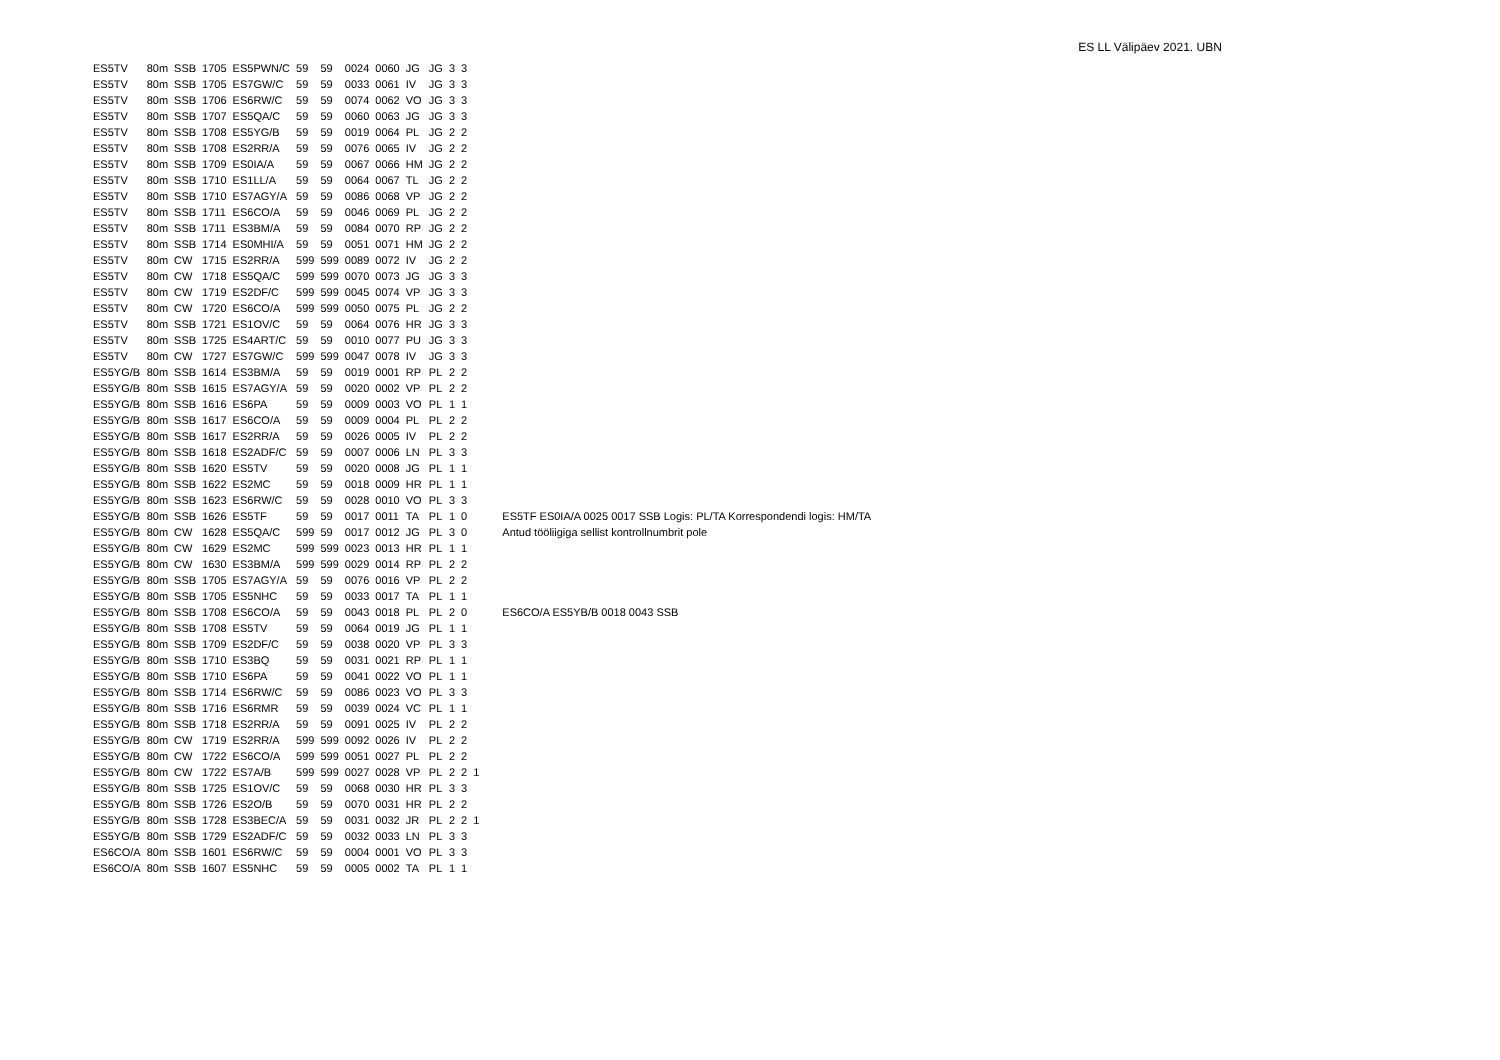ES LL Välipäev 2021. UBN
| ES5TV | 80m | SSB | 1705 | ES5PWN/C | 59 | 59 | 0024 | 0060 | JG | JG | 3 | 3 | | |
| ES5TV | 80m | SSB | 1705 | ES7GW/C | 59 | 59 | 0033 | 0061 | IV | JG | 3 | 3 | | |
| ES5TV | 80m | SSB | 1706 | ES6RW/C | 59 | 59 | 0074 | 0062 | VO | JG | 3 | 3 | | |
| ES5TV | 80m | SSB | 1707 | ES5QA/C | 59 | 59 | 0060 | 0063 | JG | JG | 3 | 3 | | |
| ES5TV | 80m | SSB | 1708 | ES5YG/B | 59 | 59 | 0019 | 0064 | PL | JG | 2 | 2 | | |
| ES5TV | 80m | SSB | 1708 | ES2RR/A | 59 | 59 | 0076 | 0065 | IV | JG | 2 | 2 | | |
| ES5TV | 80m | SSB | 1709 | ES0IA/A | 59 | 59 | 0067 | 0066 | HM | JG | 2 | 2 | | |
| ES5TV | 80m | SSB | 1710 | ES1LL/A | 59 | 59 | 0064 | 0067 | TL | JG | 2 | 2 | | |
| ES5TV | 80m | SSB | 1710 | ES7AGY/A | 59 | 59 | 0086 | 0068 | VP | JG | 2 | 2 | | |
| ES5TV | 80m | SSB | 1711 | ES6CO/A | 59 | 59 | 0046 | 0069 | PL | JG | 2 | 2 | | |
| ES5TV | 80m | SSB | 1711 | ES3BM/A | 59 | 59 | 0084 | 0070 | RP | JG | 2 | 2 | | |
| ES5TV | 80m | SSB | 1714 | ES0MHI/A | 59 | 59 | 0051 | 0071 | HM | JG | 2 | 2 | | |
| ES5TV | 80m | CW | 1715 | ES2RR/A | 599 | 599 | 0089 | 0072 | IV | JG | 2 | 2 | | |
| ES5TV | 80m | CW | 1718 | ES5QA/C | 599 | 599 | 0070 | 0073 | JG | JG | 3 | 3 | | |
| ES5TV | 80m | CW | 1719 | ES2DF/C | 599 | 599 | 0045 | 0074 | VP | JG | 3 | 3 | | |
| ES5TV | 80m | CW | 1720 | ES6CO/A | 599 | 599 | 0050 | 0075 | PL | JG | 2 | 2 | | |
| ES5TV | 80m | SSB | 1721 | ES1OV/C | 59 | 59 | 0064 | 0076 | HR | JG | 3 | 3 | | |
| ES5TV | 80m | SSB | 1725 | ES4ART/C | 59 | 59 | 0010 | 0077 | PU | JG | 3 | 3 | | |
| ES5TV | 80m | CW | 1727 | ES7GW/C | 599 | 599 | 0047 | 0078 | IV | JG | 3 | 3 | | |
| ES5YG/B | 80m | SSB | 1614 | ES3BM/A | 59 | 59 | 0019 | 0001 | RP | PL | 2 | 2 | | |
| ES5YG/B | 80m | SSB | 1615 | ES7AGY/A | 59 | 59 | 0020 | 0002 | VP | PL | 2 | 2 | | |
| ES5YG/B | 80m | SSB | 1616 | ES6PA | 59 | 59 | 0009 | 0003 | VO | PL | 1 | 1 | | |
| ES5YG/B | 80m | SSB | 1617 | ES6CO/A | 59 | 59 | 0009 | 0004 | PL | PL | 2 | 2 | | |
| ES5YG/B | 80m | SSB | 1617 | ES2RR/A | 59 | 59 | 0026 | 0005 | IV | PL | 2 | 2 | | |
| ES5YG/B | 80m | SSB | 1618 | ES2ADF/C | 59 | 59 | 0007 | 0006 | LN | PL | 3 | 3 | | |
| ES5YG/B | 80m | SSB | 1620 | ES5TV | 59 | 59 | 0020 | 0008 | JG | PL | 1 | 1 | | |
| ES5YG/B | 80m | SSB | 1622 | ES2MC | 59 | 59 | 0018 | 0009 | HR | PL | 1 | 1 | | |
| ES5YG/B | 80m | SSB | 1623 | ES6RW/C | 59 | 59 | 0028 | 0010 | VO | PL | 3 | 3 | | |
| ES5YG/B | 80m | SSB | 1626 | ES5TF | 59 | 59 | 0017 | 0011 | TA | PL | 1 | 0 | | ES5TF ES0IA/A 0025 0017 SSB Logis: PL/TA Korrespondendi logis: HM/TA |
| ES5YG/B | 80m | CW | 1628 | ES5QA/C | 599 | 59 | 0017 | 0012 | JG | PL | 3 | 0 | | Antud tööliigiga sellist kontrollnumbrit pole |
| ES5YG/B | 80m | CW | 1629 | ES2MC | 599 | 599 | 0023 | 0013 | HR | PL | 1 | 1 | | |
| ES5YG/B | 80m | CW | 1630 | ES3BM/A | 599 | 599 | 0029 | 0014 | RP | PL | 2 | 2 | | |
| ES5YG/B | 80m | SSB | 1705 | ES7AGY/A | 59 | 59 | 0076 | 0016 | VP | PL | 2 | 2 | | |
| ES5YG/B | 80m | SSB | 1705 | ES5NHC | 59 | 59 | 0033 | 0017 | TA | PL | 1 | 1 | | |
| ES5YG/B | 80m | SSB | 1708 | ES6CO/A | 59 | 59 | 0043 | 0018 | PL | PL | 2 | 0 | | ES6CO/A ES5YB/B 0018 0043 SSB |
| ES5YG/B | 80m | SSB | 1708 | ES5TV | 59 | 59 | 0064 | 0019 | JG | PL | 1 | 1 | | |
| ES5YG/B | 80m | SSB | 1709 | ES2DF/C | 59 | 59 | 0038 | 0020 | VP | PL | 3 | 3 | | |
| ES5YG/B | 80m | SSB | 1710 | ES3BQ | 59 | 59 | 0031 | 0021 | RP | PL | 1 | 1 | | |
| ES5YG/B | 80m | SSB | 1710 | ES6PA | 59 | 59 | 0041 | 0022 | VO | PL | 1 | 1 | | |
| ES5YG/B | 80m | SSB | 1714 | ES6RW/C | 59 | 59 | 0086 | 0023 | VO | PL | 3 | 3 | | |
| ES5YG/B | 80m | SSB | 1716 | ES6RMR | 59 | 59 | 0039 | 0024 | VC | PL | 1 | 1 | | |
| ES5YG/B | 80m | SSB | 1718 | ES2RR/A | 59 | 59 | 0091 | 0025 | IV | PL | 2 | 2 | | |
| ES5YG/B | 80m | CW | 1719 | ES2RR/A | 599 | 599 | 0092 | 0026 | IV | PL | 2 | 2 | | |
| ES5YG/B | 80m | CW | 1722 | ES6CO/A | 599 | 599 | 0051 | 0027 | PL | PL | 2 | 2 | | |
| ES5YG/B | 80m | CW | 1722 | ES7A/B | 599 | 599 | 0027 | 0028 | VP | PL | 2 | 2 | 1 | |
| ES5YG/B | 80m | SSB | 1725 | ES1OV/C | 59 | 59 | 0068 | 0030 | HR | PL | 3 | 3 | | |
| ES5YG/B | 80m | SSB | 1726 | ES2O/B | 59 | 59 | 0070 | 0031 | HR | PL | 2 | 2 | | |
| ES5YG/B | 80m | SSB | 1728 | ES3BEC/A | 59 | 59 | 0031 | 0032 | JR | PL | 2 | 2 | 1 | |
| ES5YG/B | 80m | SSB | 1729 | ES2ADF/C | 59 | 59 | 0032 | 0033 | LN | PL | 3 | 3 | | |
| ES6CO/A | 80m | SSB | 1601 | ES6RW/C | 59 | 59 | 0004 | 0001 | VO | PL | 3 | 3 | | |
| ES6CO/A | 80m | SSB | 1607 | ES5NHC | 59 | 59 | 0005 | 0002 | TA | PL | 1 | 1 | | |